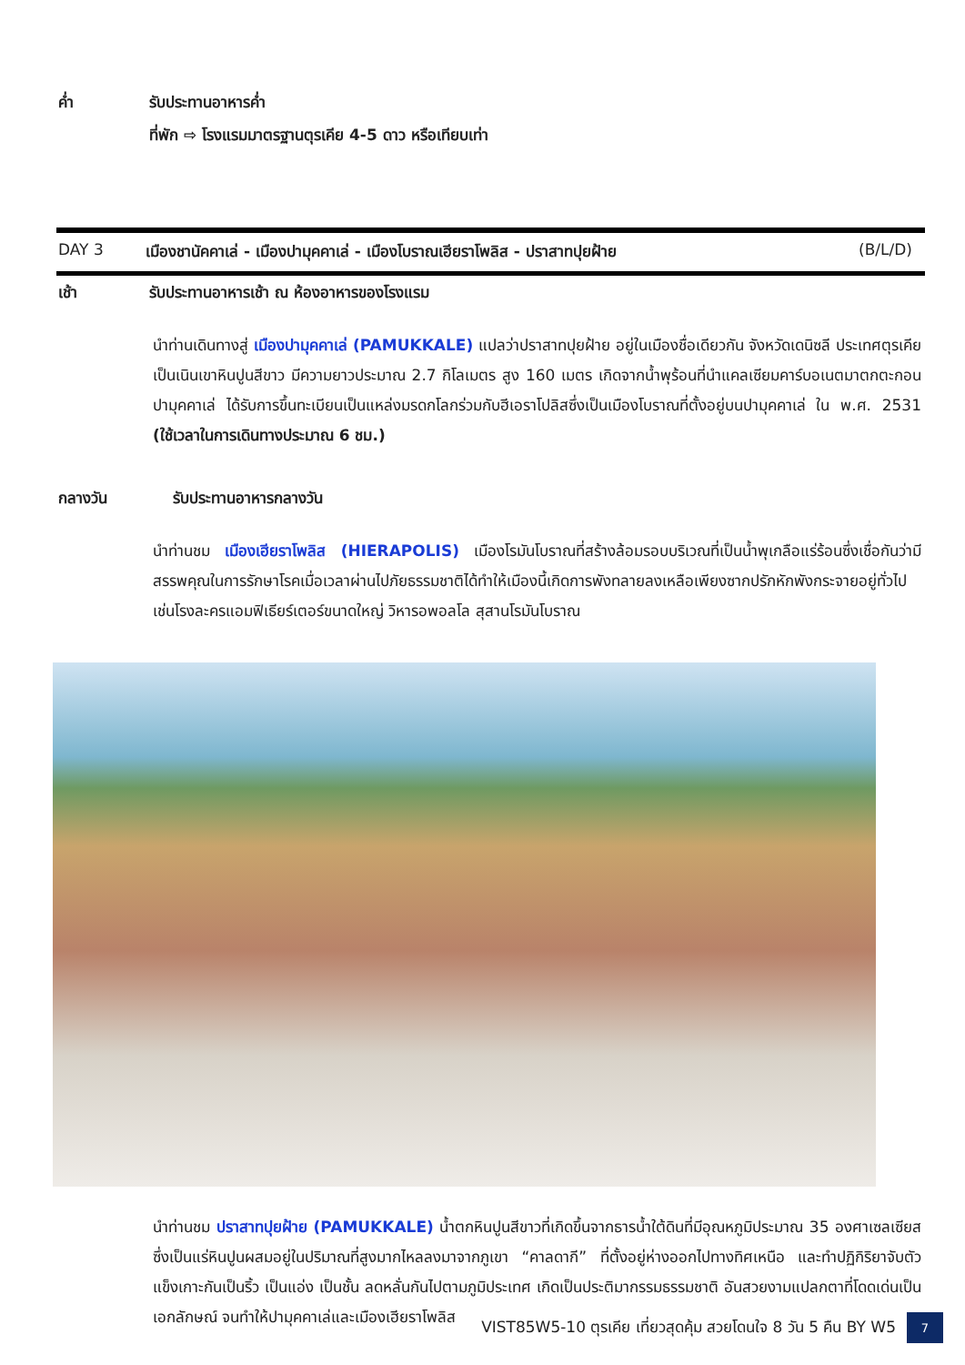ค่ำ รับประทานอาหารค่ำ
ที่พัก ⇨ โรงแรมมาตรฐานตุรเคีย 4-5 ดาว หรือเทียบเท่า
DAY 3 เมืองชานัคคาเล่ - เมืองปามุคคาเล่ - เมืองโบราณเฮียราโพลิส - ปราสาทปุยฝ้าย (B/L/D)
เช้า รับประทานอาหารเช้า ณ ห้องอาหารของโรงแรม
นำท่านเดินทางสู่ เมืองปามุคคาเล่ (PAMUKKALE) แปลว่าปราสาทปุยฝ้าย อยู่ในเมืองชื่อเดียวกัน จังหวัดเดนิซลี ประเทศตุรเคีย เป็นเนินเขาหินปูนสีขาว มีความยาวประมาณ 2.7 กิโลเมตร สูง 160 เมตร เกิดจากน้ำพุร้อนที่นำแคลเซียมคาร์บอเนตมาตกตะกอน ปามุคคาเล่ ได้รับการขึ้นทะเบียนเป็นแหล่งมรดกโลกร่วมกับฮีเอราโปลิสซึ่งเป็นเมืองโบราณที่ตั้งอยู่บนปามุคคาเล่ ใน พ.ศ. 2531 (ใช้เวลาในการเดินทางประมาณ 6 ชม.)
กลางวัน รับประทานอาหารกลางวัน
นำท่านชม เมืองเฮียราโพลิส (HIERAPOLIS) เมืองโรมันโบราณที่สร้างล้อมรอบบริเวณที่เป็นน้ำพุเกลือแร่ร้อนซึ่งเชื่อกันว่ามีสรรพคุณในการรักษาโรคเมื่อเวลาผ่านไปภัยธรรมชาติได้ทำให้เมืองนี้เกิดการพังทลายลงเหลือเพียงซากปรักหักพังกระจายอยู่ทั่วไป เช่นโรงละครแอมฟิเธียร์เตอร์ขนาดใหญ่ วิหารอพอลโล สุสานโรมันโบราณ
นำท่านชม ปราสาทปุยฝ้าย (PAMUKKALE) น้ำตกหินปูนสีขาวที่เกิดขึ้นจากธารน้ำใต้ดินที่มีอุณหภูมิประมาณ 35 องศาเซลเซียส ซึ่งเป็นแร่หินปูนผสมอยู่ในปริมาณที่สูงมากไหลลงมาจากภูเขา “คาลดากี” ที่ตั้งอยู่ห่างออกไปทางทิศเหนือ และทำปฏิกิริยาจับตัวแข็งเกาะกันเป็นริ้ว เป็นแอ่ง เป็นชั้น ลดหลั่นกันไปตามภูมิประเทศ เกิดเป็นประติมากรรมธรรมชาติ อันสวยงามแปลกตาที่โดดเด่นเป็นเอกลักษณ์ จนทำให้ปามุคคาเล่และเมืองเฮียราโพลิส
VIST85W5-10 ตุรเคีย เที่ยวสุดคุ้ม สวยโดนใจ 8 วัน 5 คืน BY W5 7